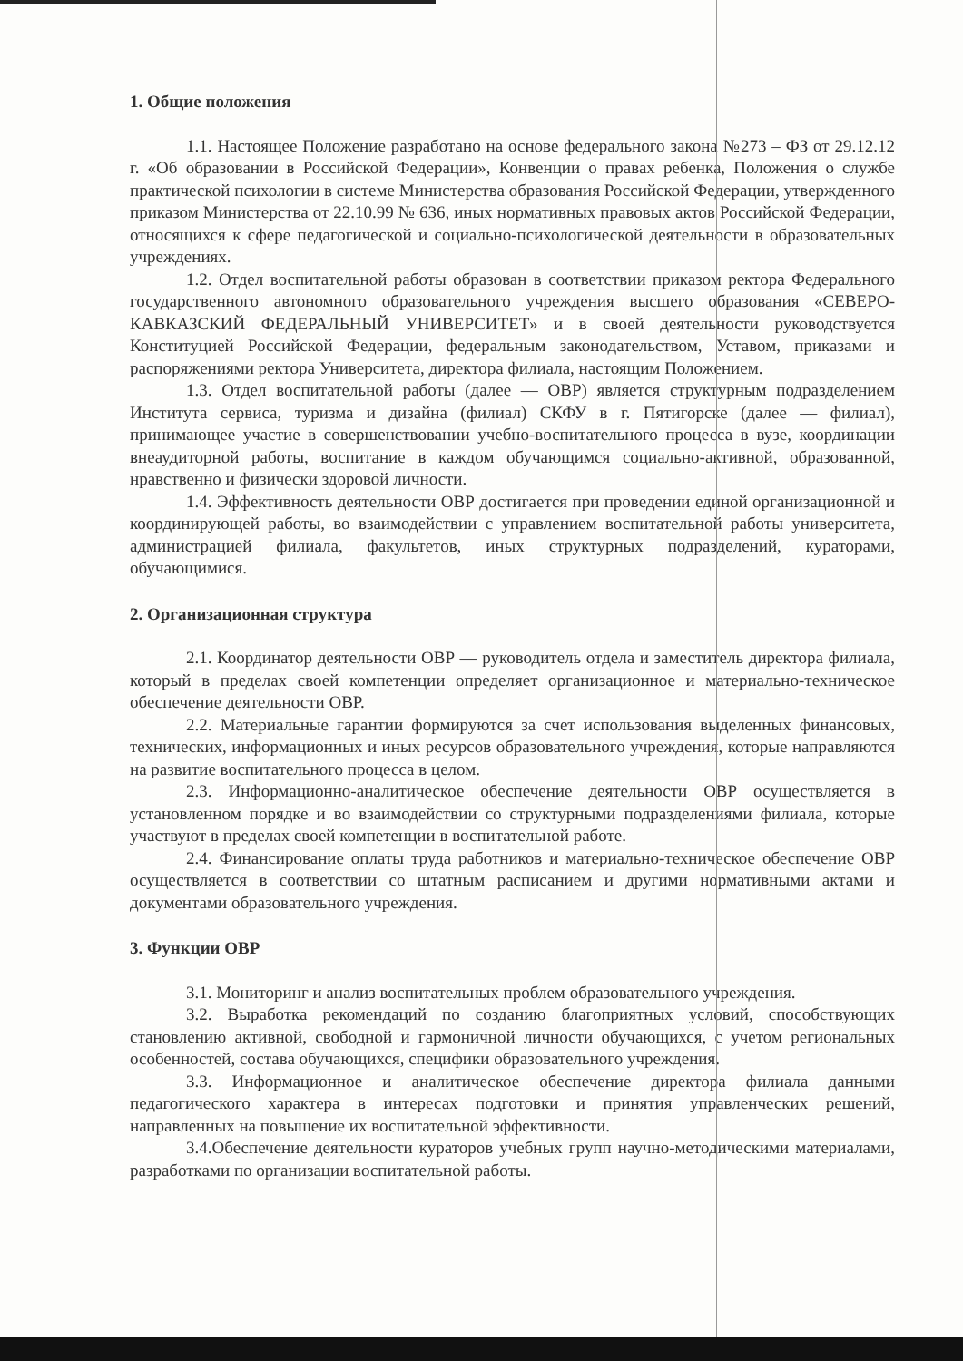1. Общие положения
1.1. Настоящее Положение разработано на основе федерального закона №273 – ФЗ от 29.12.12 г. «Об образовании в Российской Федерации», Конвенции о правах ребенка, Положения о службе практической психологии в системе Министерства образования Российской Федерации, утвержденного приказом Министерства от 22.10.99 № 636, иных нормативных правовых актов Российской Федерации, относящихся к сфере педагогической и социально-психологической деятельности в образовательных учреждениях.
1.2. Отдел воспитательной работы образован в соответствии приказом ректора Федерального государственного автономного образовательного учреждения высшего образования «СЕВЕРО-КАВКАЗСКИЙ ФЕДЕРАЛЬНЫЙ УНИВЕРСИТЕТ» и в своей деятельности руководствуется Конституцией Российской Федерации, федеральным законодательством, Уставом, приказами и распоряжениями ректора Университета, директора филиала, настоящим Положением.
1.3. Отдел воспитательной работы (далее — ОВР) является структурным подразделением Института сервиса, туризма и дизайна (филиал) СКФУ в г. Пятигорске (далее — филиал), принимающее участие в совершенствовании учебно-воспитательного процесса в вузе, координации внеаудиторной работы, воспитание в каждом обучающимся социально-активной, образованной, нравственно и физически здоровой личности.
1.4. Эффективность деятельности ОВР достигается при проведении единой организационной и координирующей работы, во взаимодействии с управлением воспитательной работы университета, администрацией филиала, факультетов, иных структурных подразделений, кураторами, обучающимися.
2. Организационная структура
2.1. Координатор деятельности ОВР — руководитель отдела и заместитель директора филиала, который в пределах своей компетенции определяет организационное и материально-техническое обеспечение деятельности ОВР.
2.2. Материальные гарантии формируются за счет использования выделенных финансовых, технических, информационных и иных ресурсов образовательного учреждения, которые направляются на развитие воспитательного процесса в целом.
2.3. Информационно-аналитическое обеспечение деятельности ОВР осуществляется в установленном порядке и во взаимодействии со структурными подразделениями филиала, которые участвуют в пределах своей компетенции в воспитательной работе.
2.4. Финансирование оплаты труда работников и материально-техническое обеспечение ОВР осуществляется в соответствии со штатным расписанием и другими нормативными актами и документами образовательного учреждения.
3. Функции ОВР
3.1. Мониторинг и анализ воспитательных проблем образовательного учреждения.
3.2. Выработка рекомендаций по созданию благоприятных условий, способствующих становлению активной, свободной и гармоничной личности обучающихся, с учетом региональных особенностей, состава обучающихся, специфики образовательного учреждения.
3.3. Информационное и аналитическое обеспечение директора филиала данными педагогического характера в интересах подготовки и принятия управленческих решений, направленных на повышение их воспитательной эффективности.
3.4.Обеспечение деятельности кураторов учебных групп научно-методическими материалами, разработками по организации воспитательной работы.